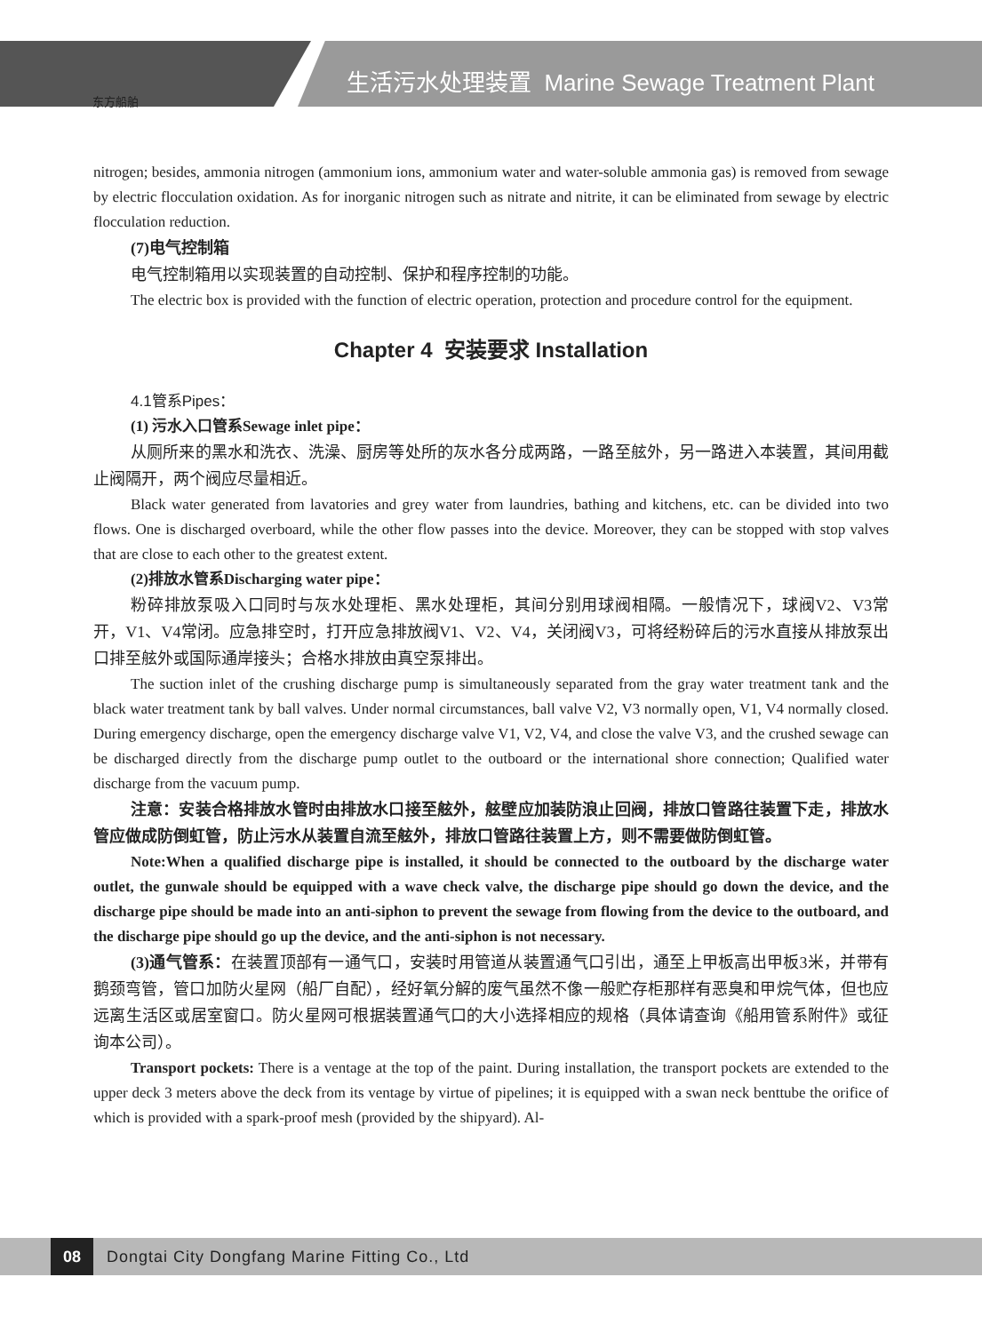东方船舶
生活污水处理装置 Marine Sewage Treatment Plant
nitrogen; besides, ammonia nitrogen (ammonium ions, ammonium water and water-soluble ammonia gas) is removed from sewage by electric flocculation oxidation. As for inorganic nitrogen such as nitrate and nitrite, it can be eliminated from sewage by electric flocculation reduction.
(7)电气控制箱
电气控制箱用以实现装置的自动控制、保护和程序控制的功能。
The electric box is provided with the function of electric operation, protection and procedure control for the equipment.
Chapter 4 安装要求 Installation
4.1管系Pipes：
(1) 污水入口管系Sewage inlet pipe：
从厕所来的黑水和洗衣、洗澡、厨房等处所的灰水各分成两路，一路至舷外，另一路进入本装置，其间用截止阀隔开，两个阀应尽量相近。
Black water generated from lavatories and grey water from laundries, bathing and kitchens, etc. can be divided into two flows. One is discharged overboard, while the other flow passes into the device. Moreover, they can be stopped with stop valves that are close to each other to the greatest extent.
(2)排放水管系Discharging water pipe：
粉碎排放泵吸入口同时与灰水处理柜、黑水处理柜，其间分别用球阀相隔。一般情况下，球阀V2、V3常开，V1、V4常闭。应急排空时，打开应急排放阀V1、V2、V4，关闭阀V3，可将经粉碎后的污水直接从排放泵出口排至舷外或国际通岸接头；合格水排放由真空泵排出。
The suction inlet of the crushing discharge pump is simultaneously separated from the gray water treatment tank and the black water treatment tank by ball valves. Under normal circumstances, ball valve V2, V3 normally open, V1, V4 normally closed. During emergency discharge, open the emergency discharge valve V1, V2, V4, and close the valve V3, and the crushed sewage can be discharged directly from the discharge pump outlet to the outboard or the international shore connection; Qualified water discharge from the vacuum pump.
注意：安装合格排放水管时由排放水口接至舷外，舷壁应加装防浪止回阀，排放口管路往装置下走，排放水管应做成防倒虹管，防止污水从装置自流至舷外，排放口管路往装置上方，则不需要做防倒虹管。
Note:When a qualified discharge pipe is installed, it should be connected to the outboard by the discharge water outlet, the gunwale should be equipped with a wave check valve, the discharge pipe should go down the device, and the discharge pipe should be made into an anti-siphon to prevent the sewage from flowing from the device to the outboard, and the discharge pipe should go up the device, and the anti-siphon is not necessary.
(3)通气管系：在装置顶部有一通气口，安装时用管道从装置通气口引出，通至上甲板高出甲板3米，并带有鹅颈弯管，管口加防火星网（船厂自配），经好氧分解的废气虽然不像一般贮存柜那样有恶臭和甲烷气体，但也应远离生活区或居室窗口。防火星网可根据装置通气口的大小选择相应的规格（具体请查询《船用管系附件》或征询本公司）。
Transport pockets: There is a ventage at the top of the paint. During installation, the transport pockets are extended to the upper deck 3 meters above the deck from its ventage by virtue of pipelines; it is equipped with a swan neck benttube the orifice of which is provided with a spark-proof mesh (provided by the shipyard). Al-
08
Dongtai City Dongfang Marine Fitting Co., Ltd